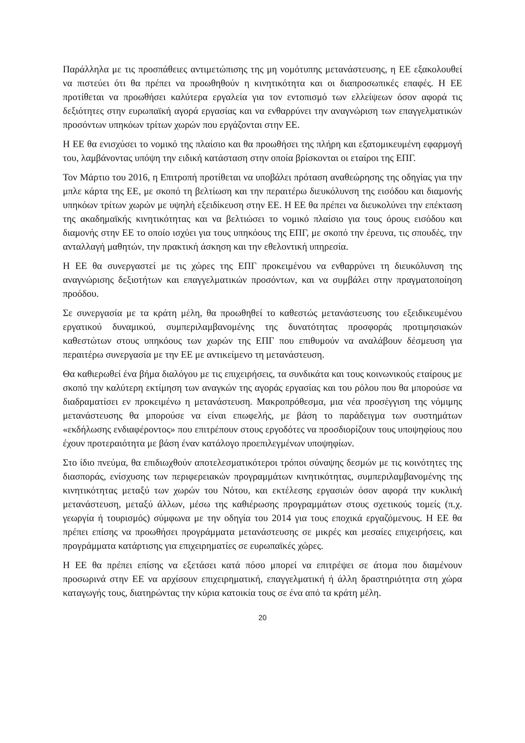Παράλληλα με τις προσπάθειες αντιμετώπισης της μη νομότυπης μετανάστευσης, η ΕΕ εξακολουθεί να πιστεύει ότι θα πρέπει να προωθηθούν η κινητικότητα και οι διαπροσωπικές επαφές. Η ΕΕ προτίθεται να προωθήσει καλύτερα εργαλεία για τον εντοπισμό των ελλείψεων όσον αφορά τις δεξιότητες στην ευρωπαϊκή αγορά εργασίας και να ενθαρρύνει την αναγνώριση των επαγγελματικών προσόντων υπηκόων τρίτων χωρών που εργάζονται στην ΕΕ.
Η ΕΕ θα ενισχύσει το νομικό της πλαίσιο και θα προωθήσει της πλήρη και εξατομικευμένη εφαρμογή του, λαμβάνοντας υπόψη την ειδική κατάσταση στην οποία βρίσκονται οι εταίροι της ΕΠΓ.
Τον Μάρτιο του 2016, η Επιτροπή προτίθεται να υποβάλει πρόταση αναθεώρησης της οδηγίας για την μπλε κάρτα της ΕΕ, με σκοπό τη βελτίωση και την περαιτέρω διευκόλυνση της εισόδου και διαμονής υπηκόων τρίτων χωρών με υψηλή εξειδίκευση στην ΕΕ. Η ΕΕ θα πρέπει να διευκολύνει την επέκταση της ακαδημαϊκής κινητικότητας και να βελτιώσει το νομικό πλαίσιο για τους όρους εισόδου και διαμονής στην ΕΕ το οποίο ισχύει για τους υπηκόους της ΕΠΓ, με σκοπό την έρευνα, τις σπουδές, την ανταλλαγή μαθητών, την πρακτική άσκηση και την εθελοντική υπηρεσία.
Η ΕΕ θα συνεργαστεί με τις χώρες της ΕΠΓ προκειμένου να ενθαρρύνει τη διευκόλυνση της αναγνώρισης δεξιοτήτων και επαγγελματικών προσόντων, και να συμβάλει στην πραγματοποίηση προόδου.
Σε συνεργασία με τα κράτη μέλη, θα προωθηθεί το καθεστώς μετανάστευσης του εξειδικευμένου εργατικού δυναμικού, συμπεριλαμβανομένης της δυνατότητας προσφοράς προτιμησιακών καθεστώτων στους υπηκόους των χωρών της ΕΠΓ που επιθυμούν να αναλάβουν δέσμευση για περαιτέρω συνεργασία με την ΕΕ με αντικείμενο τη μετανάστευση.
Θα καθιερωθεί ένα βήμα διαλόγου με τις επιχειρήσεις, τα συνδικάτα και τους κοινωνικούς εταίρους με σκοπό την καλύτερη εκτίμηση των αναγκών της αγοράς εργασίας και του ρόλου που θα μπορούσε να διαδραματίσει εν προκειμένω η μετανάστευση. Μακροπρόθεσμα, μια νέα προσέγγιση της νόμιμης μετανάστευσης θα μπορούσε να είναι επωφελής, με βάση το παράδειγμα των συστημάτων «εκδήλωσης ενδιαφέροντος» που επιτρέπουν στους εργοδότες να προσδιορίζουν τους υποψηφίους που έχουν προτεραιότητα με βάση έναν κατάλογο προεπιλεγμένων υποψηφίων.
Στο ίδιο πνεύμα, θα επιδιωχθούν αποτελεσματικότεροι τρόποι σύναψης δεσμών με τις κοινότητες της διασποράς, ενίσχυσης των περιφερειακών προγραμμάτων κινητικότητας, συμπεριλαμβανομένης της κινητικότητας μεταξύ των χωρών του Νότου, και εκτέλεσης εργασιών όσον αφορά την κυκλική μετανάστευση, μεταξύ άλλων, μέσω της καθιέρωσης προγραμμάτων στους σχετικούς τομείς (π.χ. γεωργία ή τουρισμός) σύμφωνα με την οδηγία του 2014 για τους εποχικά εργαζόμενους. Η ΕΕ θα πρέπει επίσης να προωθήσει προγράμματα μετανάστευσης σε μικρές και μεσαίες επιχειρήσεις, και προγράμματα κατάρτισης για επιχειρηματίες σε ευρωπαϊκές χώρες.
Η ΕΕ θα πρέπει επίσης να εξετάσει κατά πόσο μπορεί να επιτρέψει σε άτομα που διαμένουν προσωρινά στην ΕΕ να αρχίσουν επιχειρηματική, επαγγελματική ή άλλη δραστηριότητα στη χώρα καταγωγής τους, διατηρώντας την κύρια κατοικία τους σε ένα από τα κράτη μέλη.
20